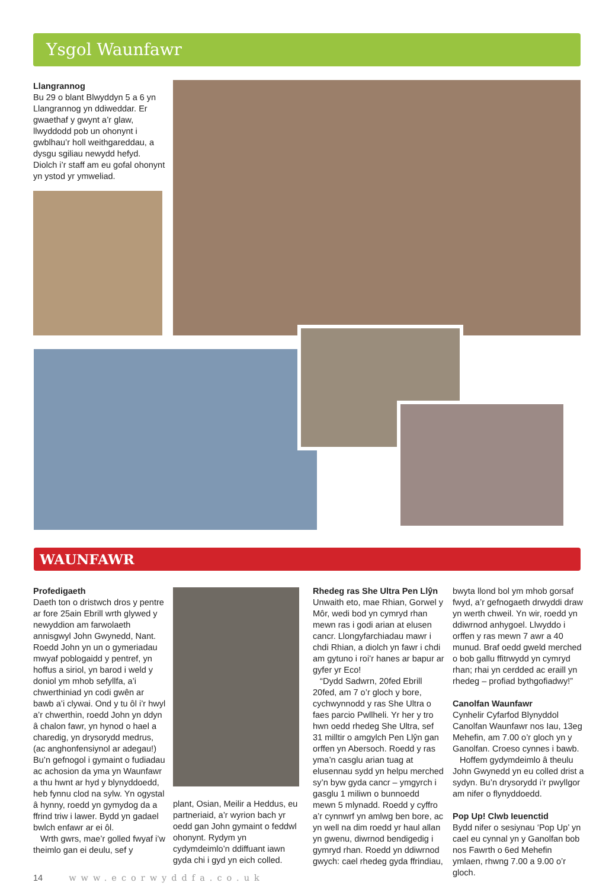Ysgol Waunfawr
Llangrannog
Bu 29 o blant Blwyddyn 5 a 6 yn Llangrannog yn ddiweddar. Er gwaethaf y gwynt a’r glaw, llwyddodd pob un ohonynt i gwblhau’r holl weithgareddau, a dysgu sgiliau newydd hefyd. Diolch i’r staff am eu gofal ohonynt yn ystod yr ymweliad.
WAUNFAWR
Profedigaeth
Daeth ton o dristwch dros y pentre ar fore 25ain Ebrill wrth glywed y newyddion am farwolaeth annisgwyl John Gwynedd, Nant. Roedd John yn un o gymeriadau mwyaf poblogaidd y pentref, yn hoffus a siriol, yn barod i weld y doniol ym mhob sefyllfa, a’i chwerthiniad yn codi gwên ar bawb a’i clywai. Ond y tu ôl i’r hwyl a’r chwerthin, roedd John yn ddyn â chalon fawr, yn hynod o hael a charedig, yn drysorydd medrus, (ac anghonfensiynol ar adegau!) Bu’n gefnogol i gymaint o fudiadau ac achosion da yma yn Waunfawr a thu hwnt ar hyd y blynyddoedd, heb fynnu clod na sylw. Yn ogystal â hynny, roedd yn gymydog da a ffrind triw i lawer. Bydd yn gadael bwlch enfawr ar ei ôl.
Wrth gwrs, mae’r golled fwyaf i’w theimlo gan ei deulu, sef y
plant, Osian, Meilir a Heddus, eu partneriaid, a’r wyrion bach yr oedd gan John gymaint o feddwl ohonynt. Rydym yn cydymdeimlo’n ddiffuant iawn gyda chi i gyd yn eich colled.
Rhedeg ras She Ultra Pen Llŷn
Unwaith eto, mae Rhian, Gorwel y Môr, wedi bod yn cymryd rhan mewn ras i godi arian at elusen cancr. Llongyfarchiadau mawr i chdi Rhian, a diolch yn fawr i chdi am gytuno i roi’r hanes ar bapur ar gyfer yr Eco!
“Dydd Sadwrn, 20fed Ebrill 20fed, am 7 o’r gloch y bore, cychwynnodd y ras She Ultra o faes parcio Pwllheli. Yr her y tro hwn oedd rhedeg She Ultra, sef 31 milltir o amgylch Pen Llŷn gan orffen yn Abersoch. Roedd y ras yma’n casglu arian tuag at elusennau sydd yn helpu merched sy’n byw gyda cancr – ymgyrch i gasglu 1 miliwn o bunnoedd mewn 5 mlynadd. Roedd y cyffro a’r cynnwrf yn amlwg ben bore, ac yn well na dim roedd yr haul allan yn gwenu, diwrnod bendigedig i gymryd rhan. Roedd yn ddiwrnod gwych: cael rhedeg gyda ffrindiau,
bwyta llond bol ym mhob gorsaf fwyd, a’r gefnogaeth drwyddi draw yn werth chweil. Yn wir, roedd yn ddiwrnod anhygoel. Llwyddo i orffen y ras mewn 7 awr a 40 munud. Braf oedd gweld merched o bob gallu ffitrwydd yn cymryd rhan; rhai yn cerdded ac eraill yn rhedeg – profiad bythgofiadwy!”
Canolfan Waunfawr
Cynhelir Cyfarfod Blynyddol Canolfan Waunfawr nos Iau, 13eg Mehefin, am 7.00 o’r gloch yn y Ganolfan. Croeso cynnes i bawb.
Hoffem gydymdeimlo â theulu John Gwynedd yn eu colled drist a sydyn. Bu’n drysorydd i’r pwyllgor am nifer o flynyddoedd.
Pop Up! Clwb Ieuenctid
Bydd nifer o sesiynau ‘Pop Up’ yn cael eu cynnal yn y Ganolfan bob nos Fawrth o 6ed Mehefin ymlaen, rhwng 7.00 a 9.00 o’r gloch.
14 www.ecorwyddfa.co.uk